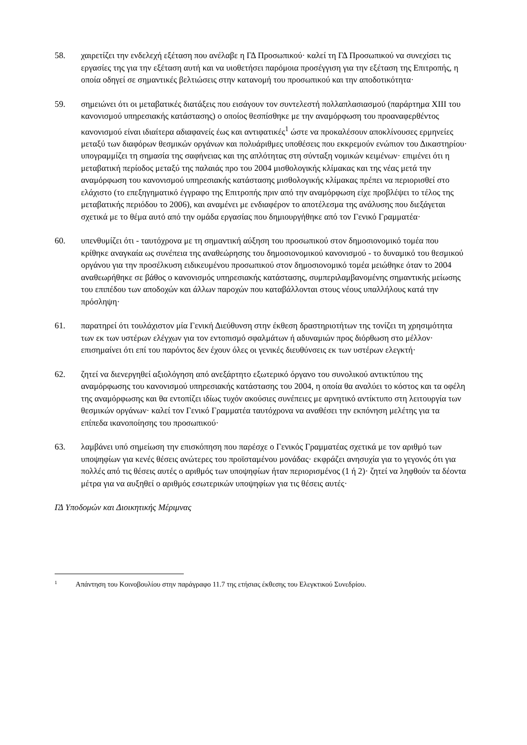58. χαιρετίζει την ενδελεχή εξέταση που ανέλαβε η ΓΔ Προσωπικού· καλεί τη ΓΔ Προσωπικού να συνεχίσει τις εργασίες της για την εξέταση αυτή και να υιοθετήσει παρόμοια προσέγγιση για την εξέταση της Επιτροπής, η οποία οδηγεί σε σημαντικές βελτιώσεις στην κατανομή του προσωπικού και την αποδοτικότητα·
59. σημειώνει ότι οι μεταβατικές διατάξεις που εισάγουν τον συντελεστή πολλαπλασιασμού (παράρτημα XIII του κανονισμού υπηρεσιακής κατάστασης) ο οποίος θεσπίσθηκε με την αναμόρφωση του προαναφερθέντος κανονισμού είναι ιδιαίτερα αδιαφανείς έως και αντιφατικές<sup>1</sup> ώστε να προκαλέσουν αποκλίνουσες ερμηνείες μεταξύ των διαφόρων θεσμικών οργάνων και πολυάριθμες υποθέσεις που εκκρεμούν ενώπιον του Δικαστηρίου· υπογραμμίζει τη σημασία της σαφήνειας και της απλότητας στη σύνταξη νομικών κειμένων· επιμένει ότι η μεταβατική περίοδος μεταξύ της παλαιάς προ του 2004 μισθολογικής κλίμακας και της νέας μετά την αναμόρφωση του κανονισμού υπηρεσιακής κατάστασης μισθολογικής κλίμακας πρέπει να περιορισθεί στο ελάχιστο (το επεξηγηματικό έγγραφο της Επιτροπής πριν από την αναμόρφωση είχε προβλέψει το τέλος της μεταβατικής περιόδου το 2006), και αναμένει με ενδιαφέρον το αποτέλεσμα της ανάλυσης που διεξάγεται σχετικά με το θέμα αυτό από την ομάδα εργασίας που δημιουργήθηκε από τον Γενικό Γραμματέα·
60. υπενθυμίζει ότι - ταυτόχρονα με τη σημαντική αύξηση του προσωπικού στον δημοσιονομικό τομέα που κρίθηκε αναγκαία ως συνέπεια της αναθεώρησης του δημοσιονομικού κανονισμού - το δυναμικό του θεσμικού οργάνου για την προσέλκυση ειδικευμένου προσωπικού στον δημοσιονομικό τομέα μειώθηκε όταν το 2004 αναθεωρήθηκε σε βάθος ο κανονισμός υπηρεσιακής κατάστασης, συμπεριλαμβανομένης σημαντικής μείωσης του επιπέδου των αποδοχών και άλλων παροχών που καταβάλλονται στους νέους υπαλλήλους κατά την πρόσληψη·
61. παρατηρεί ότι τουλάχιστον μία Γενική Διεύθυνση στην έκθεση δραστηριοτήτων της τονίζει τη χρησιμότητα των εκ των υστέρων ελέγχων για τον εντοπισμό σφαλμάτων ή αδυναμιών προς διόρθωση στο μέλλον· επισημαίνει ότι επί του παρόντος δεν έχουν όλες οι γενικές διευθύνσεις εκ των υστέρων ελεγκτή·
62. ζητεί να διενεργηθεί αξιολόγηση από ανεξάρτητο εξωτερικό όργανο του συνολικού αντικτύπου της αναμόρφωσης του κανονισμού υπηρεσιακής κατάστασης του 2004, η οποία θα αναλύει το κόστος και τα οφέλη της αναμόρφωσης και θα εντοπίζει ιδίως τυχόν ακούσιες συνέπειες με αρνητικό αντίκτυπο στη λειτουργία των θεσμικών οργάνων· καλεί τον Γενικό Γραμματέα ταυτόχρονα να αναθέσει την εκπόνηση μελέτης για τα επίπεδα ικανοποίησης του προσωπικού·
63. λαμβάνει υπό σημείωση την επισκόπηση που παρέσχε ο Γενικός Γραμματέας σχετικά με τον αριθμό των υποψηφίων για κενές θέσεις ανώτερες του προϊσταμένου μονάδας· εκφράζει ανησυχία για το γεγονός ότι για πολλές από τις θέσεις αυτές ο αριθμός των υποψηφίων ήταν περιορισμένος (1 ή 2)· ζητεί να ληφθούν τα δέοντα μέτρα για να αυξηθεί ο αριθμός εσωτερικών υποψηφίων για τις θέσεις αυτές·
ΓΔ Υποδομών και Διοικητικής Μέριμνας
1
Απάντηση του Κοινοβουλίου στην παράγραφο 11.7 της ετήσιας έκθεσης του Ελεγκτικού Συνεδρίου.